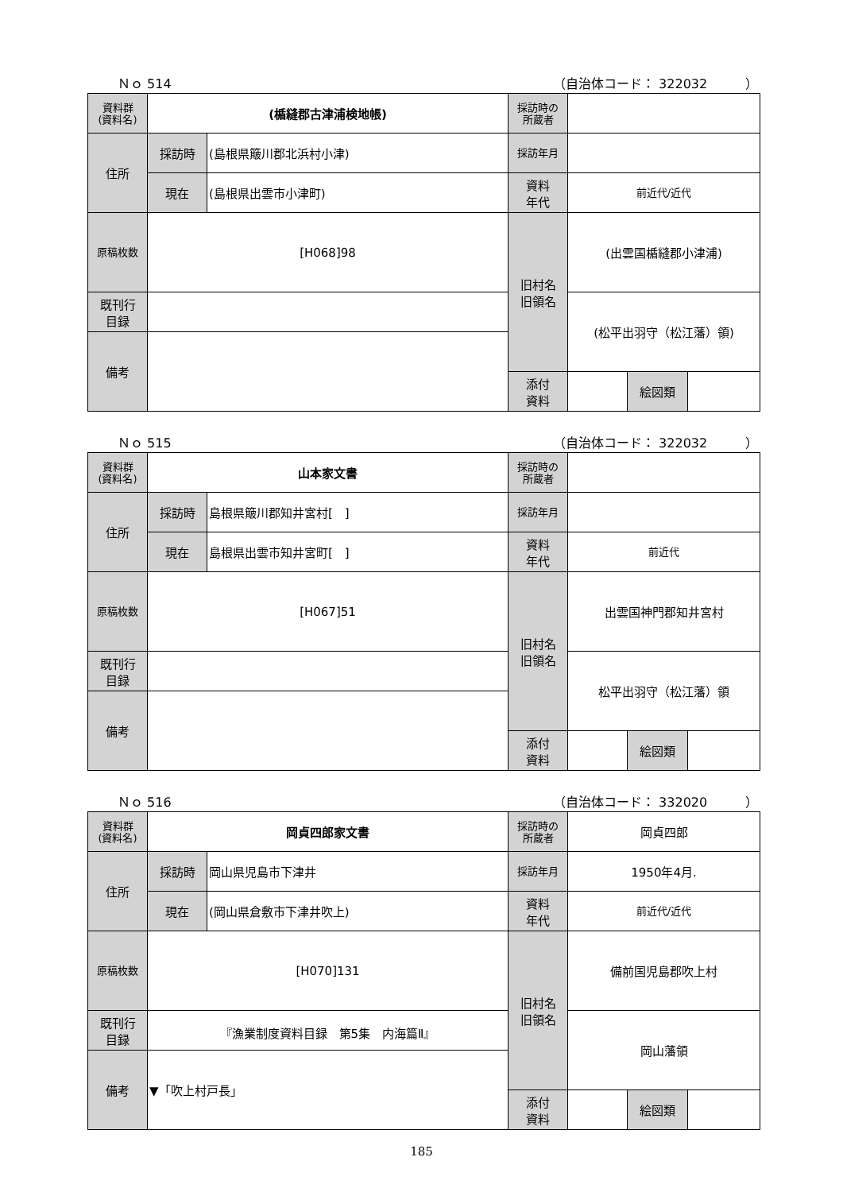Ｎｏ 514 （自治体コード： 322032　　　）
| 資料群 (資料名) | (楯縫郡古津浦検地帳) | | 採訪時の 所蔵者 | | | |
| 住所 | 採訪時 | (島根県簸川郡北浜村小津) | 採訪年月 | | | |
| | 現在 | (島根県出雲市小津町) | 資料 年代 | 前近代/近代 | | |
| 原稿枚数 | [H068]98 | | 旧村名 旧領名 | (出雲国楯縫郡小津浦) | | |
| 既刊行 目録 | | | | (松平出羽守（松江藩）領) | | |
| 備考 | | | | | | |
| | | | 添付 資料 | | 絵図類 | |
Ｎｏ 515 （自治体コード： 322032　　　）
| 資料群 (資料名) | 山本家文書 | | 採訪時の 所蔵者 | | | |
| 住所 | 採訪時 | 島根県簸川郡知井宮村[ ] | 採訪年月 | | | |
| | 現在 | 島根県出雲市知井宮町[ ] | 資料 年代 | 前近代 | | |
| 原稿枚数 | [H067]51 | | 旧村名 旧領名 | 出雲国神門郡知井宮村 | | |
| 既刊行 目録 | | | | 松平出羽守（松江藩）領 | | |
| 備考 | | | | | | |
| | | | 添付 資料 | | 絵図類 | |
Ｎｏ 516 （自治体コード： 332020　　　）
| 資料群 (資料名) | 岡貞四郎家文書 | | 採訪時の 所蔵者 | 岡貞四郎 | | |
| 住所 | 採訪時 | 岡山県児島市下津井 | 採訪年月 | 1950年4月. | | |
| | 現在 | (岡山県倉敷市下津井吹上) | 資料 年代 | 前近代/近代 | | |
| 原稿枚数 | [H070]131 | | 旧村名 旧領名 | 備前国児島郡吹上村 | | |
| 既刊行 目録 | 『漁業制度資料目録 第5集 内海篇Ⅱ』 | | | 岡山藩領 | | |
| 備考 | ▼「吹上村戸長」 | | | | | |
| | | | 添付 資料 | | 絵図類 | |
185